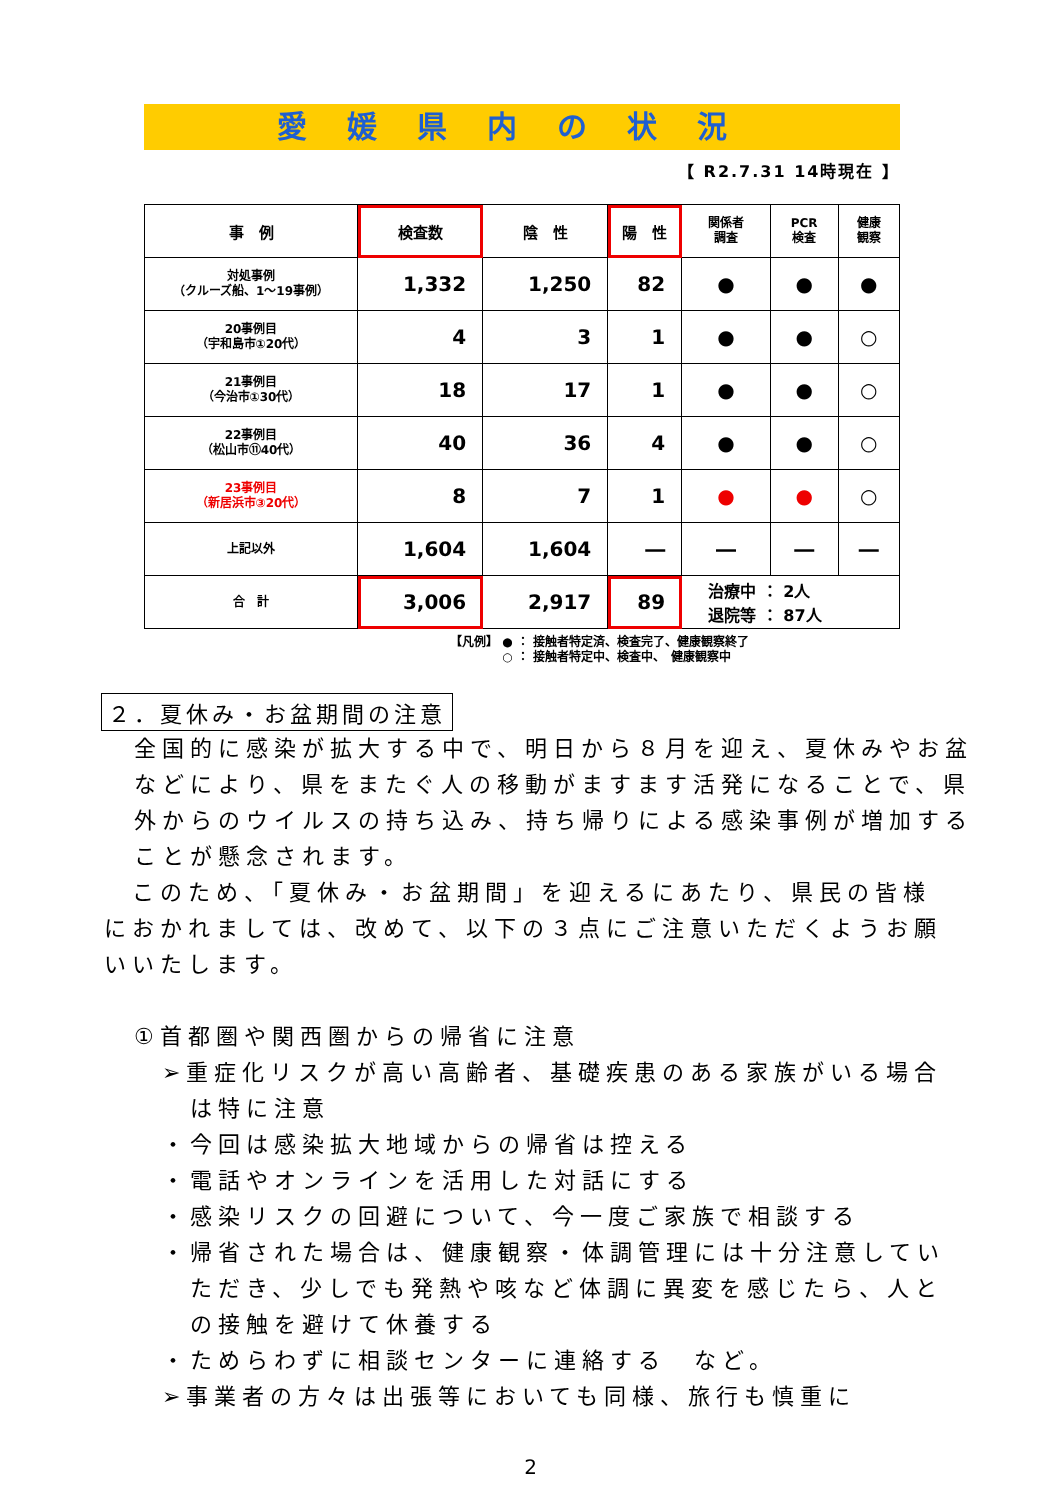愛媛県内の状況
【 R2.7.31 14時現在 】
| 事 例 | 検査数 | 陰 性 | 陽 性 | 関係者 調査 | PCR 検査 | 健康 観察 |
| --- | --- | --- | --- | --- | --- | --- |
| 対処事例 （クルーズ船、1～19事例） | 1,332 | 1,250 | 82 | ● | ● | ● |
| 20事例目 （宇和島市①20代） | 4 | 3 | 1 | ● | ● | ○ |
| 21事例目 （今治市①30代） | 18 | 17 | 1 | ● | ● | ○ |
| 22事例目 （松山市⑪40代） | 40 | 36 | 4 | ● | ● | ○ |
| 23事例目 （新居浜市③20代） | 8 | 7 | 1 | ● | ● | ○ |
| 上記以外 | 1,604 | 1,604 | ― | ― | ― | ― |
| 合 計 | 3,006 | 2,917 | 89 | 治療中 ： 2人 退院等 ： 87人 | | |
【凡例】 ● ： 接触者特定済、検査完了、健康観察終了
　　　　 ○ ： 接触者特定中、検査中、　健康観察中
２．夏休み・お盆期間の注意
全国的に感染が拡大する中で、明日から８月を迎え、夏休みやお盆などにより、県をまたぐ人の移動がますます活発になることで、県外からのウイルスの持ち込み、持ち帰りによる感染事例が増加することが懸念されます。
　このため、「夏休み・お盆期間」を迎えるにあたり、県民の皆様におかれましては、改めて、以下の３点にご注意いただくようお願いいたします。
①首都圏や関西圏からの帰省に注意
➢重症化リスクが高い高齢者、基礎疾患のある家族がいる場合は特に注意
・今回は感染拡大地域からの帰省は控える
・電話やオンラインを活用した対話にする
・感染リスクの回避について、今一度ご家族で相談する
・帰省された場合は、健康観察・体調管理には十分注意していただき、少しでも発熱や咳など体調に異変を感じたら、人との接触を避けて休養する
・ためらわずに相談センターに連絡する　など。
➢事業者の方々は出張等においても同様、旅行も慎重に
2